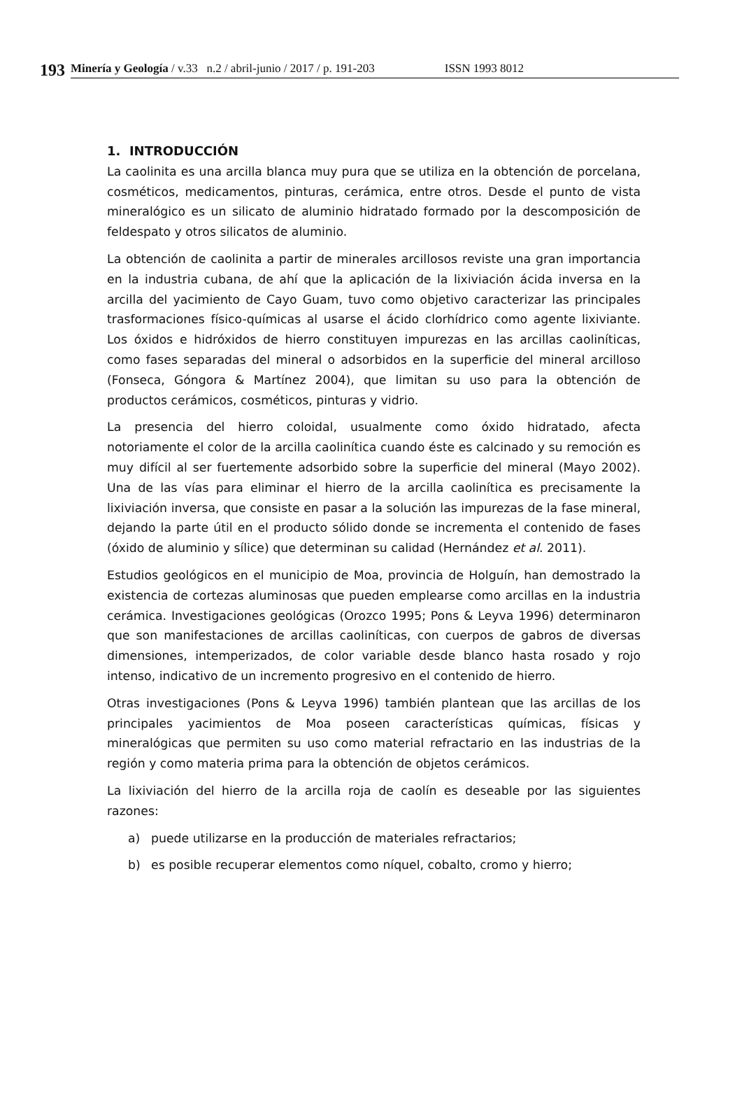193
Minería y Geología / v.33 n.2 / abril-junio / 2017 / p. 191-203 ISSN 1993 8012
1. INTRODUCCIÓN
La caolinita es una arcilla blanca muy pura que se utiliza en la obtención de porcelana, cosméticos, medicamentos, pinturas, cerámica, entre otros. Desde el punto de vista mineralógico es un silicato de aluminio hidratado formado por la descomposición de feldespato y otros silicatos de aluminio.
La obtención de caolinita a partir de minerales arcillosos reviste una gran importancia en la industria cubana, de ahí que la aplicación de la lixiviación ácida inversa en la arcilla del yacimiento de Cayo Guam, tuvo como objetivo caracterizar las principales trasformaciones físico-químicas al usarse el ácido clorhídrico como agente lixiviante. Los óxidos e hidróxidos de hierro constituyen impurezas en las arcillas caoliníticas, como fases separadas del mineral o adsorbidos en la superficie del mineral arcilloso (Fonseca, Góngora & Martínez 2004), que limitan su uso para la obtención de productos cerámicos, cosméticos, pinturas y vidrio.
La presencia del hierro coloidal, usualmente como óxido hidratado, afecta notoriamente el color de la arcilla caolinítica cuando éste es calcinado y su remoción es muy difícil al ser fuertemente adsorbido sobre la superficie del mineral (Mayo 2002). Una de las vías para eliminar el hierro de la arcilla caolinítica es precisamente la lixiviación inversa, que consiste en pasar a la solución las impurezas de la fase mineral, dejando la parte útil en el producto sólido donde se incrementa el contenido de fases (óxido de aluminio y sílice) que determinan su calidad (Hernández et al. 2011).
Estudios geológicos en el municipio de Moa, provincia de Holguín, han demostrado la existencia de cortezas aluminosas que pueden emplearse como arcillas en la industria cerámica. Investigaciones geológicas (Orozco 1995; Pons & Leyva 1996) determinaron que son manifestaciones de arcillas caoliníticas, con cuerpos de gabros de diversas dimensiones, intemperizados, de color variable desde blanco hasta rosado y rojo intenso, indicativo de un incremento progresivo en el contenido de hierro.
Otras investigaciones (Pons & Leyva 1996) también plantean que las arcillas de los principales yacimientos de Moa poseen características químicas, físicas y mineralógicas que permiten su uso como material refractario en las industrias de la región y como materia prima para la obtención de objetos cerámicos.
La lixiviación del hierro de la arcilla roja de caolín es deseable por las siguientes razones:
a) puede utilizarse en la producción de materiales refractarios;
b) es posible recuperar elementos como níquel, cobalto, cromo y hierro;